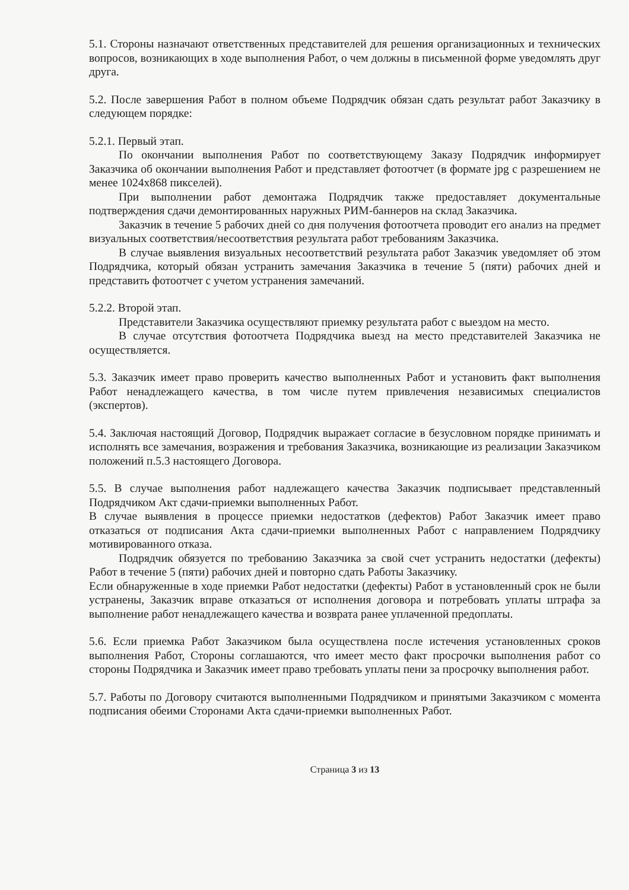5.1. Стороны назначают ответственных представителей для решения организационных и технических вопросов, возникающих в ходе выполнения Работ, о чем должны в письменной форме уведомлять друг друга.
5.2. После завершения Работ в полном объеме Подрядчик обязан сдать результат работ Заказчику в следующем порядке:
5.2.1. Первый этап.
По окончании выполнения Работ по соответствующему Заказу Подрядчик информирует Заказчика об окончании выполнения Работ и представляет фотоотчет (в формате jpg с разрешением не менее 1024x868 пикселей).
При выполнении работ демонтажа Подрядчик также предоставляет документальные подтверждения сдачи демонтированных наружных РИМ-баннеров на склад Заказчика.
Заказчик в течение 5 рабочих дней со дня получения фотоотчета проводит его анализ на предмет визуальных соответствия/несоответствия результата работ требованиям Заказчика.
В случае выявления визуальных несоответствий результата работ Заказчик уведомляет об этом Подрядчика, который обязан устранить замечания Заказчика в течение 5 (пяти) рабочих дней и представить фотоотчет с учетом устранения замечаний.
5.2.2. Второй этап.
Представители Заказчика осуществляют приемку результата работ с выездом на место.
В случае отсутствия фотоотчета Подрядчика выезд на место представителей Заказчика не осуществляется.
5.3. Заказчик имеет право проверить качество выполненных Работ и установить факт выполнения Работ ненадлежащего качества, в том числе путем привлечения независимых специалистов (экспертов).
5.4. Заключая настоящий Договор, Подрядчик выражает согласие в безусловном порядке принимать и исполнять все замечания, возражения и требования Заказчика, возникающие из реализации Заказчиком положений п.5.3 настоящего Договора.
5.5. В случае выполнения работ надлежащего качества Заказчик подписывает представленный Подрядчиком Акт сдачи-приемки выполненных Работ.
В случае выявления в процессе приемки недостатков (дефектов) Работ Заказчик имеет право отказаться от подписания Акта сдачи-приемки выполненных Работ с направлением Подрядчику мотивированного отказа.
Подрядчик обязуется по требованию Заказчика за свой счет устранить недостатки (дефекты) Работ в течение 5 (пяти) рабочих дней и повторно сдать Работы Заказчику.
Если обнаруженные в ходе приемки Работ недостатки (дефекты) Работ в установленный срок не были устранены, Заказчик вправе отказаться от исполнения договора и потребовать уплаты штрафа за выполнение работ ненадлежащего качества и возврата ранее уплаченной предоплаты.
5.6. Если приемка Работ Заказчиком была осуществлена после истечения установленных сроков выполнения Работ, Стороны соглашаются, что имеет место факт просрочки выполнения работ со стороны Подрядчика и Заказчик имеет право требовать уплаты пени за просрочку выполнения работ.
5.7. Работы по Договору считаются выполненными Подрядчиком и принятыми Заказчиком с момента подписания обеими Сторонами Акта сдачи-приемки выполненных Работ.
Страница 3 из 13